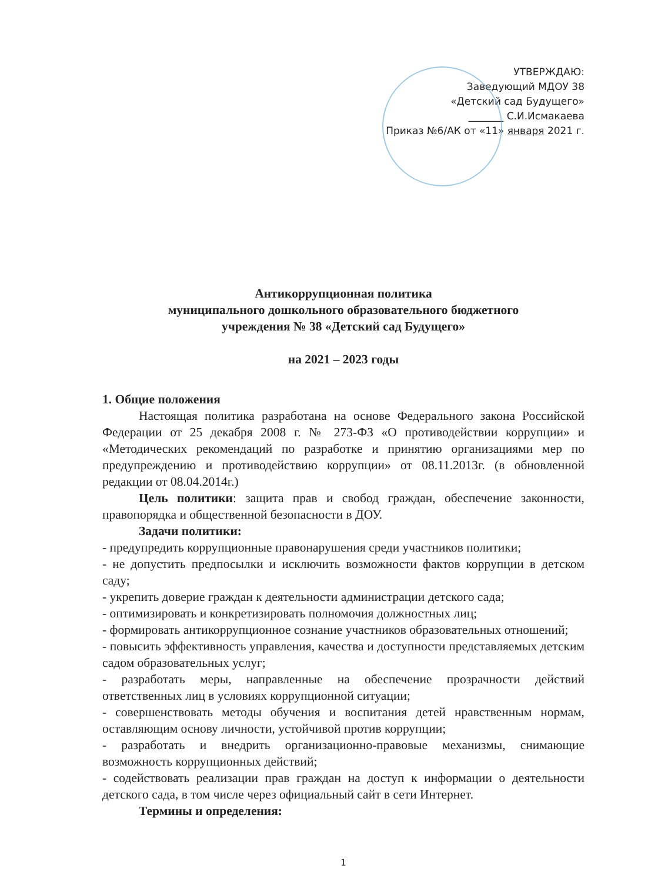УТВЕРЖДАЮ:
Заведующий МДОУ 38
«Детский сад Будущего»
_______ С.И.Исмакаева
Приказ №6/АК от «11» января 2021 г.
Антикоррупционная политика
муниципального дошкольного образовательного бюджетного
учреждения № 38 «Детский сад Будущего»
на 2021 – 2023 годы
1. Общие положения
Настоящая политика разработана на основе Федерального закона Российской Федерации от 25 декабря 2008 г. № 273-ФЗ «О противодействии коррупции» и «Методических рекомендаций по разработке и принятию организациями мер по предупреждению и противодействию коррупции» от 08.11.2013г. (в обновленной редакции от 08.04.2014г.)
Цель политики: защита прав и свобод граждан, обеспечение законности, правопорядка и общественной безопасности в ДОУ.
Задачи политики:
- предупредить коррупционные правонарушения среди участников политики;
- не допустить предпосылки и исключить возможности фактов коррупции в детском саду;
- укрепить доверие граждан к деятельности администрации детского сада;
- оптимизировать и конкретизировать полномочия должностных лиц;
- формировать антикоррупционное сознание участников образовательных отношений;
- повысить эффективность управления, качества и доступности представляемых детским садом образовательных услуг;
- разработать меры, направленные на обеспечение прозрачности действий ответственных лиц в условиях коррупционной ситуации;
- совершенствовать методы обучения и воспитания детей нравственным нормам, оставляющим основу личности, устойчивой против коррупции;
- разработать и внедрить организационно-правовые механизмы, снимающие возможность коррупционных действий;
- содействовать реализации прав граждан на доступ к информации о деятельности детского сада, в том числе через официальный сайт в сети Интернет.
Термины и определения:
1